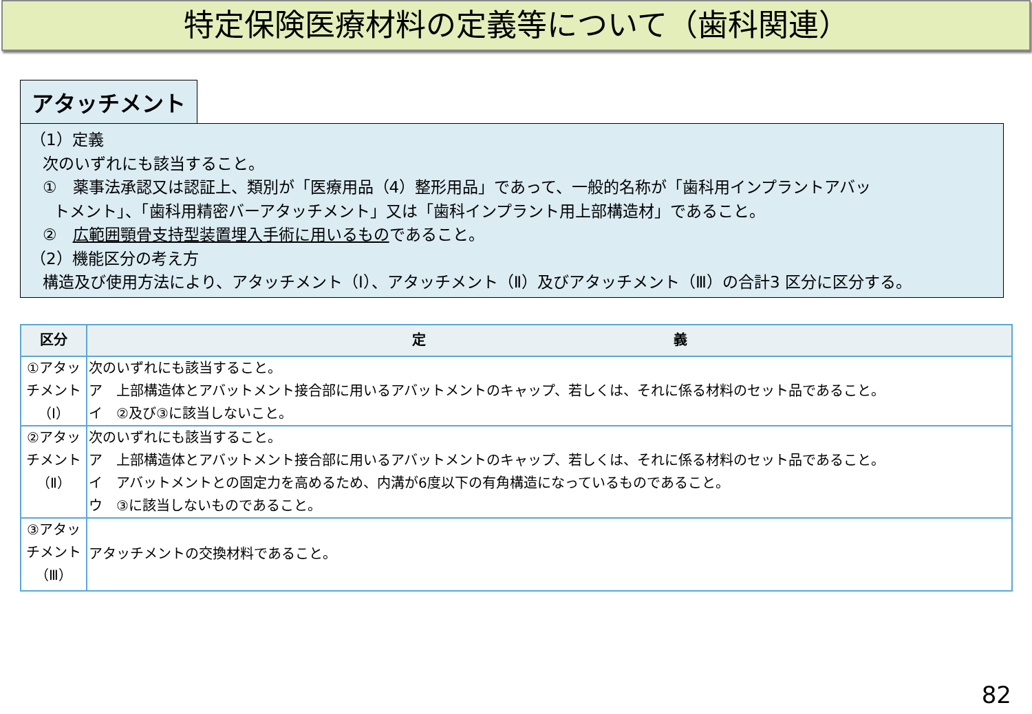特定保険医療材料の定義等について（歯科関連）
アタッチメント
（1）定義
次のいずれにも該当すること。
①　薬事法承認又は認証上、類別が「医療用品（4）整形用品」であって、一般的名称が「歯科用インプラントアバッ
トメント」、「歯科用精密バーアタッチメント」又は「歯科インプラント用上部構造材」であること。
②　広範囲顎骨支持型装置埋入手術に用いるものであること。
（2）機能区分の考え方
構造及び使用方法により、アタッチメント（Ⅰ）、アタッチメント（Ⅱ）及びアタッチメント（Ⅲ）の合計3 区分に区分する。
| 区分 | 定 義 |
| --- | --- |
| ①アタッチメント（Ⅰ） | 次のいずれにも該当すること。 ア 上部構造体とアバットメント接合部に用いるアバットメントのキャップ、若しくは、それに係る材料のセット品であること。 イ ②及び③に該当しないこと。 |
| ②アタッチメント（Ⅱ） | 次のいずれにも該当すること。 ア 上部構造体とアバットメント接合部に用いるアバットメントのキャップ、若しくは、それに係る材料のセット品であること。 イ アバットメントとの固定力を高めるため、内溝が6度以下の有角構造になっているものであること。 ウ ③に該当しないものであること。 |
| ③アタッチメント（Ⅲ） | アタッチメントの交換材料であること。 |
82